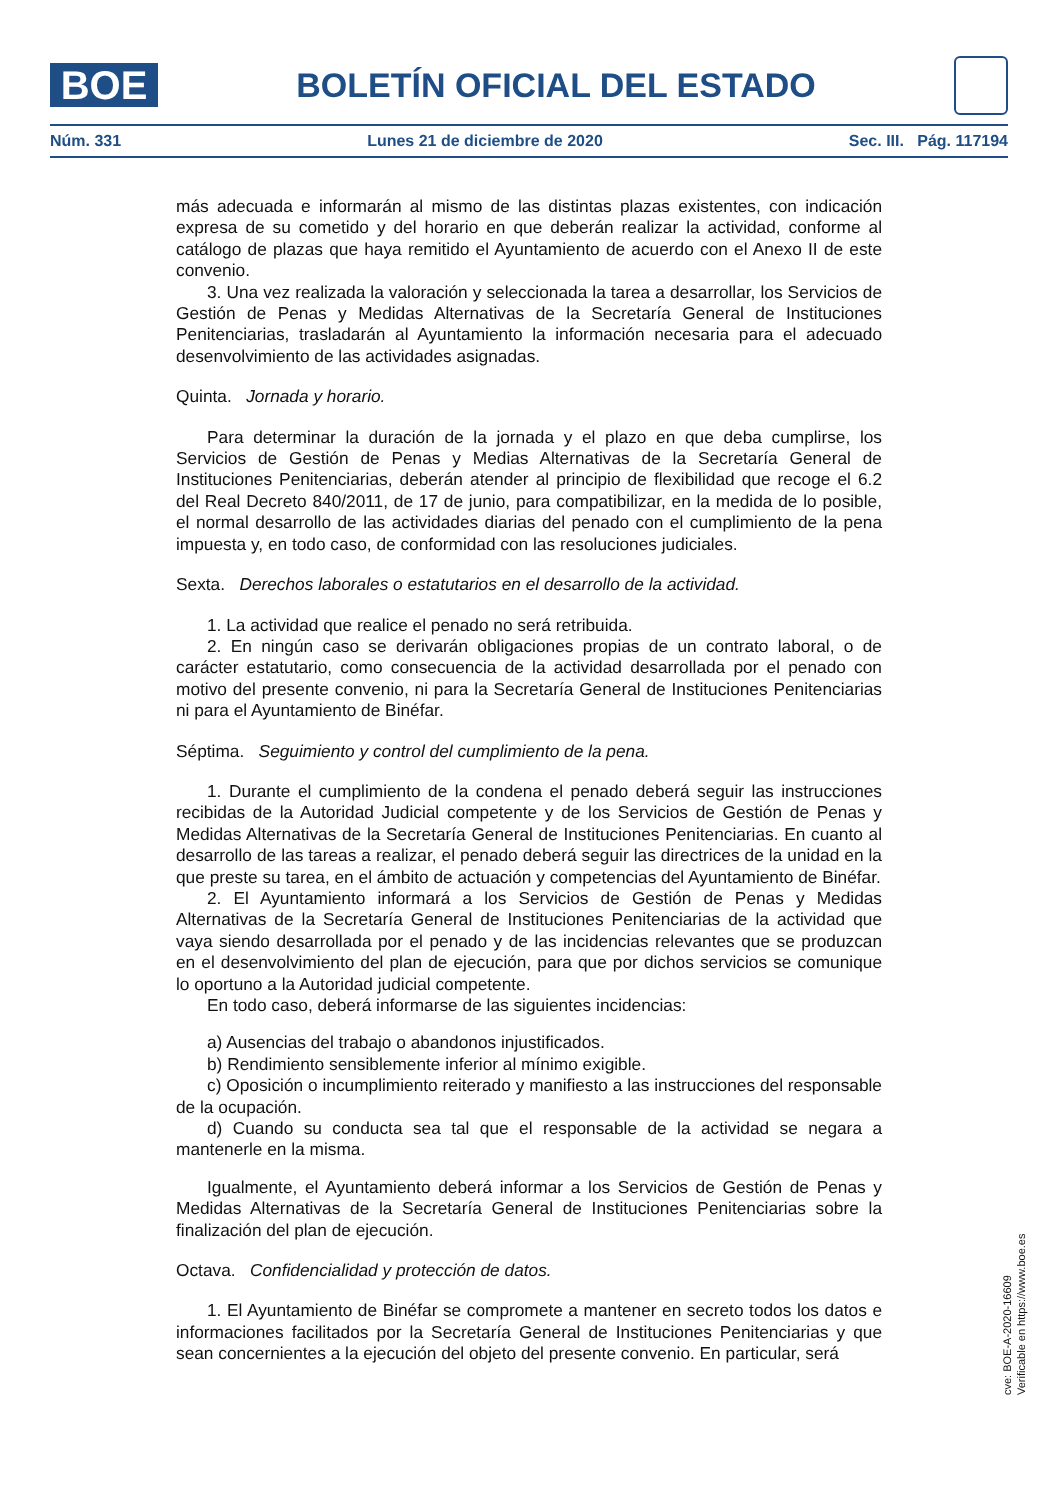BOE
BOLETÍN OFICIAL DEL ESTADO
Núm. 331 Lunes 21 de diciembre de 2020 Sec. III. Pág. 117194
más adecuada e informarán al mismo de las distintas plazas existentes, con indicación expresa de su cometido y del horario en que deberán realizar la actividad, conforme al catálogo de plazas que haya remitido el Ayuntamiento de acuerdo con el Anexo II de este convenio.
3. Una vez realizada la valoración y seleccionada la tarea a desarrollar, los Servicios de Gestión de Penas y Medidas Alternativas de la Secretaría General de Instituciones Penitenciarias, trasladarán al Ayuntamiento la información necesaria para el adecuado desenvolvimiento de las actividades asignadas.
Quinta. Jornada y horario.
Para determinar la duración de la jornada y el plazo en que deba cumplirse, los Servicios de Gestión de Penas y Medias Alternativas de la Secretaría General de Instituciones Penitenciarias, deberán atender al principio de flexibilidad que recoge el 6.2 del Real Decreto 840/2011, de 17 de junio, para compatibilizar, en la medida de lo posible, el normal desarrollo de las actividades diarias del penado con el cumplimiento de la pena impuesta y, en todo caso, de conformidad con las resoluciones judiciales.
Sexta. Derechos laborales o estatutarios en el desarrollo de la actividad.
1. La actividad que realice el penado no será retribuida.
2. En ningún caso se derivarán obligaciones propias de un contrato laboral, o de carácter estatutario, como consecuencia de la actividad desarrollada por el penado con motivo del presente convenio, ni para la Secretaría General de Instituciones Penitenciarias ni para el Ayuntamiento de Binéfar.
Séptima. Seguimiento y control del cumplimiento de la pena.
1. Durante el cumplimiento de la condena el penado deberá seguir las instrucciones recibidas de la Autoridad Judicial competente y de los Servicios de Gestión de Penas y Medidas Alternativas de la Secretaría General de Instituciones Penitenciarias. En cuanto al desarrollo de las tareas a realizar, el penado deberá seguir las directrices de la unidad en la que preste su tarea, en el ámbito de actuación y competencias del Ayuntamiento de Binéfar.
2. El Ayuntamiento informará a los Servicios de Gestión de Penas y Medidas Alternativas de la Secretaría General de Instituciones Penitenciarias de la actividad que vaya siendo desarrollada por el penado y de las incidencias relevantes que se produzcan en el desenvolvimiento del plan de ejecución, para que por dichos servicios se comunique lo oportuno a la Autoridad judicial competente.
En todo caso, deberá informarse de las siguientes incidencias:
a) Ausencias del trabajo o abandonos injustificados.
b) Rendimiento sensiblemente inferior al mínimo exigible.
c) Oposición o incumplimiento reiterado y manifiesto a las instrucciones del responsable de la ocupación.
d) Cuando su conducta sea tal que el responsable de la actividad se negara a mantenerle en la misma.
Igualmente, el Ayuntamiento deberá informar a los Servicios de Gestión de Penas y Medidas Alternativas de la Secretaría General de Instituciones Penitenciarias sobre la finalización del plan de ejecución.
Octava. Confidencialidad y protección de datos.
1. El Ayuntamiento de Binéfar se compromete a mantener en secreto todos los datos e informaciones facilitados por la Secretaría General de Instituciones Penitenciarias y que sean concernientes a la ejecución del objeto del presente convenio. En particular, será
cve: BOE-A-2020-16609
Verificable en https://www.boe.es